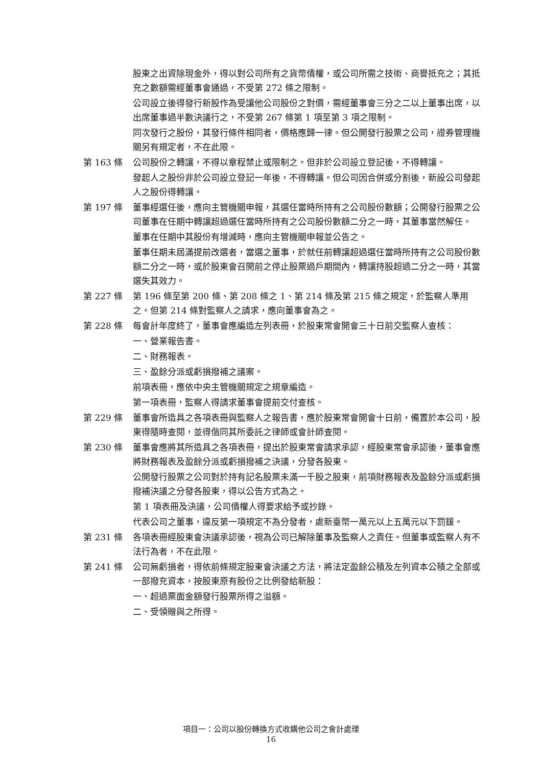股東之出資除現金外，得以對公司所有之貨幣債權，或公司所需之技術、商譽抵充之；其抵充之數額需經董事會通過，不受第 272 條之限制。
公司設立後得發行新股作為受讓他公司股份之對價，需經董事會三分之二以上董事出席，以出席董事過半數決議行之，不受第 267 條第 1 項至第 3 項之限制。
同次發行之股份，其發行條件相同者，價格應歸一律。但公開發行股票之公司，證券管理機關另有規定者，不在此限。
第 163 條 公司股份之轉讓，不得以章程禁止或限制之。但非於公司設立登記後，不得轉讓。
發起人之股份非於公司設立登記一年後，不得轉讓。但公司因合併或分割後，新設公司發起人之股份得轉讓。
第 197 條 董事經選任後，應向主管機關申報，其選任當時所持有之公司股份數額；公開發行股票之公司董事在任期中轉讓超過選任當時所持有之公司股份數額二分之一時，其董事當然解任。
董事在任期中其股份有增減時，應向主管機關申報並公告之。
董事任期未屆滿提前改選者，當選之董事，於就任前轉讓超過選任當時所持有之公司股份數額二分之一時，或於股東會召開前之停止股票過戶期間內，轉讓持股超過二分之一時，其當選失其效力。
第 227 條 第 196 條至第 200 條、第 208 條之 1、第 214 條及第 215 條之規定，於監察人準用之。但第 214 條對監察人之請求，應向董事會為之。
第 228 條 每會計年度終了，董事會應編造左列表冊，於股東常會開會三十日前交監察人查核：
一、營業報告書。
二、財務報表。
三、盈餘分派或虧損撥補之議案。
前項表冊，應依中央主管機關規定之規章編造。
第一項表冊，監察人得請求董事會提前交付查核。
第 229 條 董事會所造具之各項表冊與監察人之報告書，應於股東常會開會十日前，備置於本公司，股東得隨時查閱，並得偕同其所委託之律師或會計師查閱。
第 230 條 董事會應將其所造具之各項表冊，提出於股東常會請求承認，經股東常會承認後，董事會應將財務報表及盈餘分派或虧損撥補之決議，分發各股東。
公開發行股票之公司對於持有記名股票未滿一千股之股東，前項財務報表及盈餘分派或虧損撥補決議之分發各股東，得以公告方式為之。
第 1 項表冊及決議，公司債權人得要求給予或抄錄。
代表公司之董事，違反第一項規定不為分發者，處新臺幣一萬元以上五萬元以下罰鍰。
第 231 條 各項表冊經股東會決議承認後，視為公司已解除董事及監察人之責任。但董事或監察人有不法行為者，不在此限。
第 241 條 公司無虧損者，得依前條規定股東會決議之方法，將法定盈餘公積及左列資本公積之全部或一部撥充資本，按股東原有股份之比例發給新股：
一、超過票面金額發行股票所得之溢額。
二、受領贈與之所得。
項目一：公司以股份轉換方式收購他公司之會計處理
16